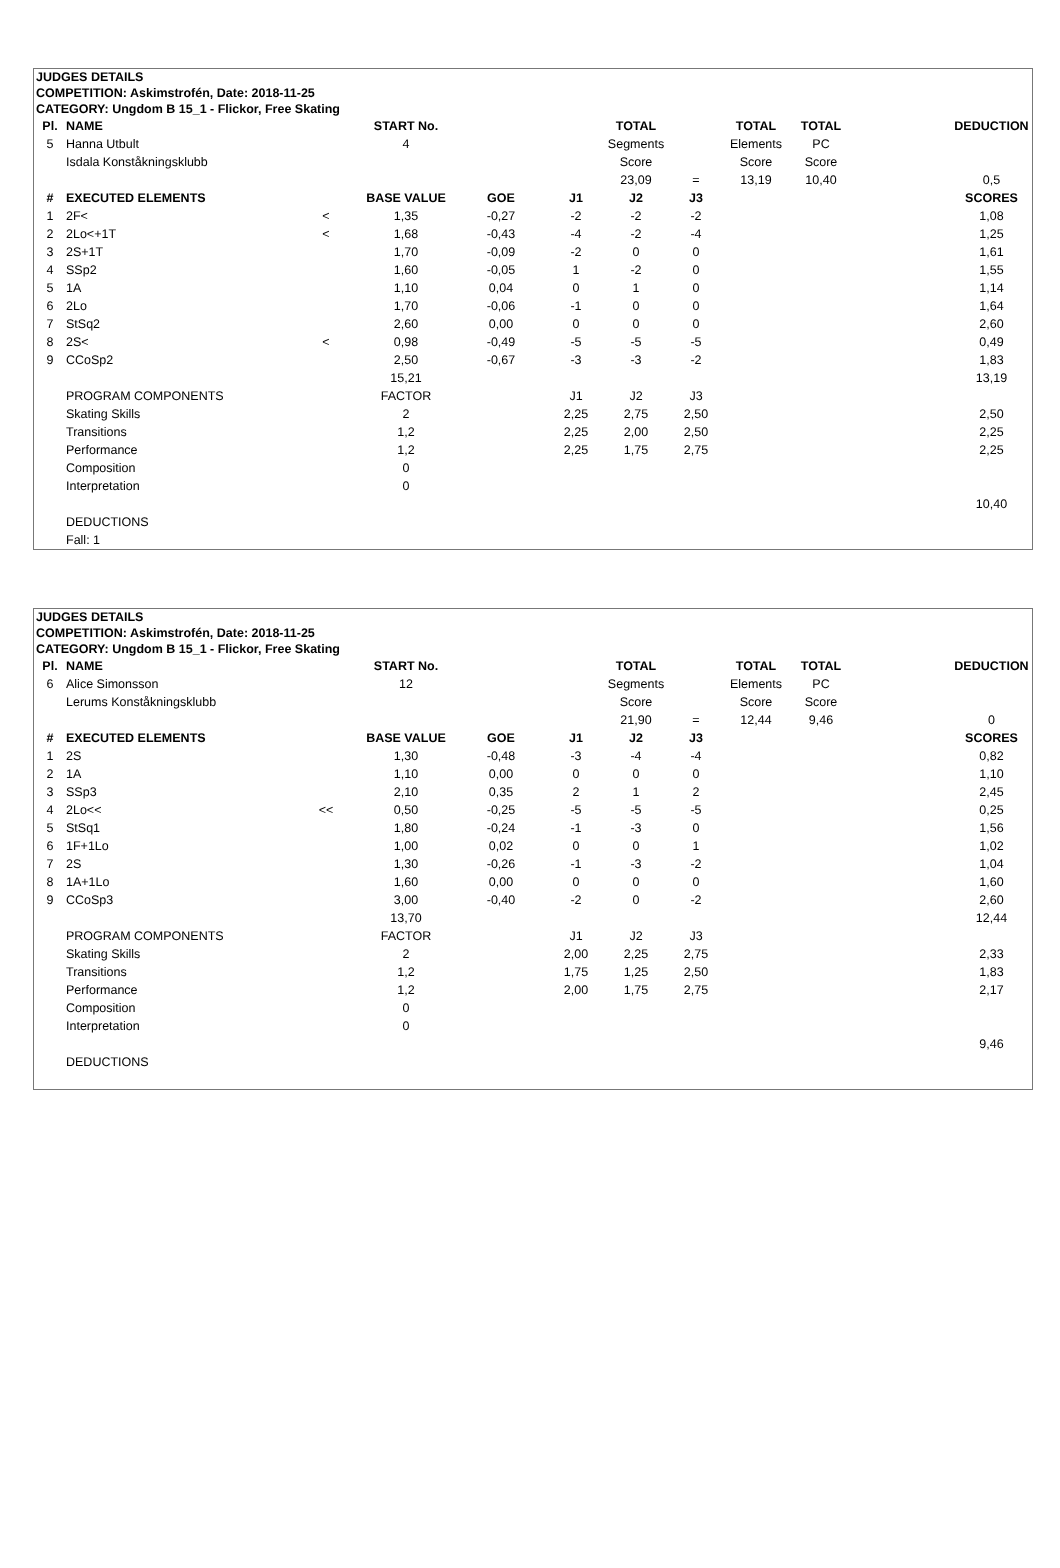JUDGES DETAILS
COMPETITION: Askimstrofén, Date: 2018-11-25
CATEGORY: Ungdom B 15_1 - Flickor, Free Skating
| Pl. | NAME | | START No. | | | TOTAL | | TOTAL | TOTAL | | DEDUCTION |
| --- | --- | --- | --- | --- | --- | --- | --- | --- | --- | --- | --- |
| 5 | Hanna Utbult | | 4 | | | Segments | | Elements | PC | | |
| | Isdala Konståkningsklubb | | | | | Score | | Score | Score | | |
| | | | | | | 23,09 | = | 13,19 | 10,40 | | 0,5 |
| # | EXECUTED ELEMENTS | | BASE VALUE | GOE | J1 | J2 | J3 | | | | SCORES |
| 1 | 2F< | < | 1,35 | -0,27 | -2 | -2 | -2 | | | | 1,08 |
| 2 | 2Lo<+1T | < | 1,68 | -0,43 | -4 | -2 | -4 | | | | 1,25 |
| 3 | 2S+1T | | 1,70 | -0,09 | -2 | 0 | 0 | | | | 1,61 |
| 4 | SSp2 | | 1,60 | -0,05 | 1 | -2 | 0 | | | | 1,55 |
| 5 | 1A | | 1,10 | 0,04 | 0 | 1 | 0 | | | | 1,14 |
| 6 | 2Lo | | 1,70 | -0,06 | -1 | 0 | 0 | | | | 1,64 |
| 7 | StSq2 | | 2,60 | 0,00 | 0 | 0 | 0 | | | | 2,60 |
| 8 | 2S< | < | 0,98 | -0,49 | -5 | -5 | -5 | | | | 0,49 |
| 9 | CCoSp2 | | 2,50 | -0,67 | -3 | -3 | -2 | | | | 1,83 |
| | | | 15,21 | | | | | | | | 13,19 |
| | PROGRAM COMPONENTS | | FACTOR | | J1 | J2 | J3 | | | | |
| | Skating Skills | | 2 | | 2,25 | 2,75 | 2,50 | | | | 2,50 |
| | Transitions | | 1,2 | | 2,25 | 2,00 | 2,50 | | | | 2,25 |
| | Performance | | 1,2 | | 2,25 | 1,75 | 2,75 | | | | 2,25 |
| | Composition | | 0 | | | | | | | | |
| | Interpretation | | 0 | | | | | | | | |
| | | | | | | | | | | | 10,40 |
| | DEDUCTIONS | | | | | | | | | | |
| | Fall: 1 | | | | | | | | | | |
JUDGES DETAILS
COMPETITION: Askimstrofén, Date: 2018-11-25
CATEGORY: Ungdom B 15_1 - Flickor, Free Skating
| Pl. | NAME | | START No. | | | TOTAL | | TOTAL | TOTAL | | DEDUCTION |
| --- | --- | --- | --- | --- | --- | --- | --- | --- | --- | --- | --- |
| 6 | Alice Simonsson | | 12 | | | Segments | | Elements | PC | | |
| | Lerums Konståkningsklubb | | | | | Score | | Score | Score | | |
| | | | | | | 21,90 | = | 12,44 | 9,46 | | 0 |
| # | EXECUTED ELEMENTS | | BASE VALUE | GOE | J1 | J2 | J3 | | | | SCORES |
| 1 | 2S | | 1,30 | -0,48 | -3 | -4 | -4 | | | | 0,82 |
| 2 | 1A | | 1,10 | 0,00 | 0 | 0 | 0 | | | | 1,10 |
| 3 | SSp3 | | 2,10 | 0,35 | 2 | 1 | 2 | | | | 2,45 |
| 4 | 2Lo<< | << | 0,50 | -0,25 | -5 | -5 | -5 | | | | 0,25 |
| 5 | StSq1 | | 1,80 | -0,24 | -1 | -3 | 0 | | | | 1,56 |
| 6 | 1F+1Lo | | 1,00 | 0,02 | 0 | 0 | 1 | | | | 1,02 |
| 7 | 2S | | 1,30 | -0,26 | -1 | -3 | -2 | | | | 1,04 |
| 8 | 1A+1Lo | | 1,60 | 0,00 | 0 | 0 | 0 | | | | 1,60 |
| 9 | CCoSp3 | | 3,00 | -0,40 | -2 | 0 | -2 | | | | 2,60 |
| | | | 13,70 | | | | | | | | 12,44 |
| | PROGRAM COMPONENTS | | FACTOR | | J1 | J2 | J3 | | | | |
| | Skating Skills | | 2 | | 2,00 | 2,25 | 2,75 | | | | 2,33 |
| | Transitions | | 1,2 | | 1,75 | 1,25 | 2,50 | | | | 1,83 |
| | Performance | | 1,2 | | 2,00 | 1,75 | 2,75 | | | | 2,17 |
| | Composition | | 0 | | | | | | | | |
| | Interpretation | | 0 | | | | | | | | |
| | | | | | | | | | | | 9,46 |
| | DEDUCTIONS | | | | | | | | | | |